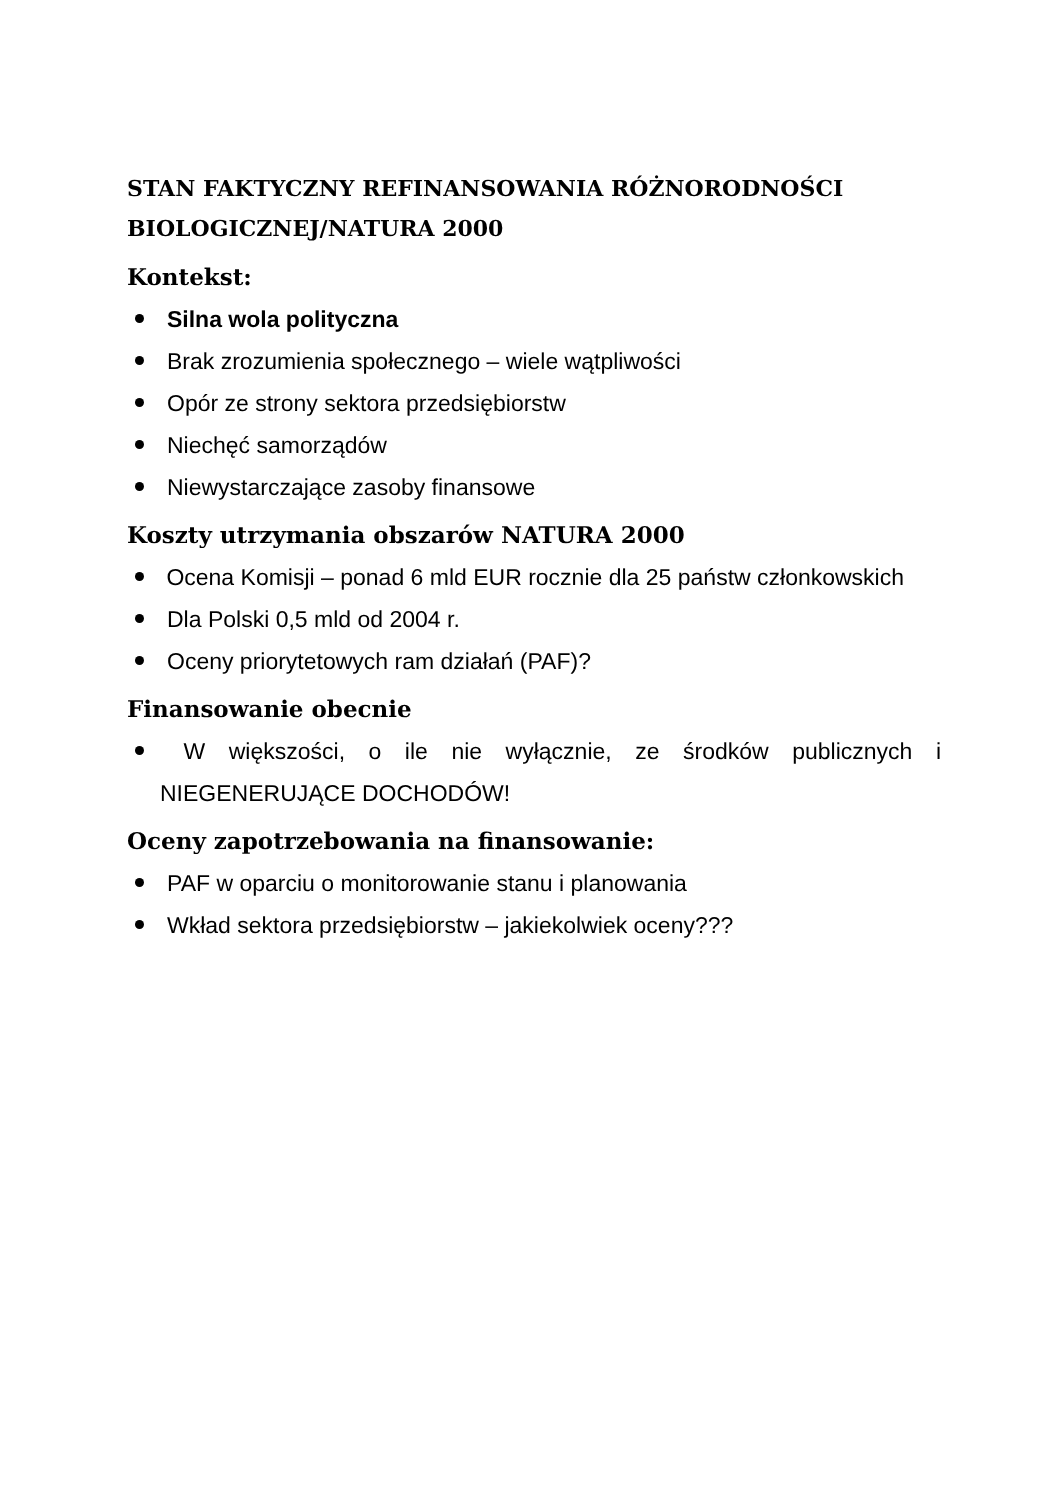STAN FAKTYCZNY REFINANSOWANIA RÓŻNORODNOŚCI BIOLOGICZNEJ/NATURA 2000
Kontekst:
Silna wola polityczna
Brak zrozumienia społecznego – wiele wątpliwości
Opór ze strony sektora przedsiębiorstw
Niechęć samorządów
Niewystarczające zasoby finansowe
Koszty utrzymania obszarów NATURA 2000
Ocena Komisji – ponad 6 mld EUR rocznie dla 25 państw członkowskich
Dla Polski 0,5 mld od 2004 r.
Oceny priorytetowych ram działań (PAF)?
Finansowanie obecnie
W większości, o ile nie wyłącznie, ze środków publicznych i NIEGENERUJĄCE DOCHODÓW!
Oceny zapotrzebowania na finansowanie:
PAF w oparciu o monitorowanie stanu i planowania
Wkład sektora przedsiębiorstw – jakiekolwiek oceny???